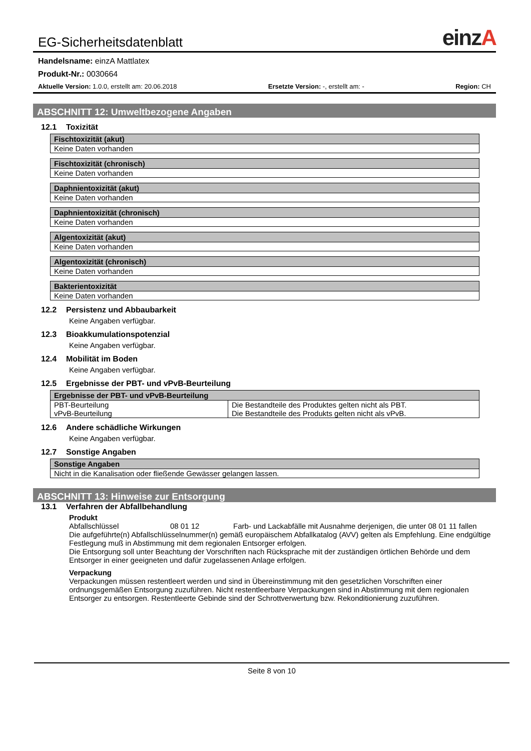EG-Sicherheitsdatenblatt
einzA
Handelsname: einzA Mattlatex
Produkt-Nr.: 0030664
Aktuelle Version: 1.0.0, erstellt am: 20.06.2018 Ersetzte Version: -, erstellt am: - Region: CH
ABSCHNITT 12: Umweltbezogene Angaben
12.1 Toxizität
| Fischtoxizität (akut) |
| --- |
| Keine Daten vorhanden |
| Fischtoxizität (chronisch) |
| --- |
| Keine Daten vorhanden |
| Daphnientoxizität (akut) |
| --- |
| Keine Daten vorhanden |
| Daphnientoxizität (chronisch) |
| --- |
| Keine Daten vorhanden |
| Algentoxizität (akut) |
| --- |
| Keine Daten vorhanden |
| Algentoxizität (chronisch) |
| --- |
| Keine Daten vorhanden |
| Bakterientoxizität |
| --- |
| Keine Daten vorhanden |
12.2 Persistenz und Abbaubarkeit
Keine Angaben verfügbar.
12.3 Bioakkumulationspotenzial
Keine Angaben verfügbar.
12.4 Mobilität im Boden
Keine Angaben verfügbar.
12.5 Ergebnisse der PBT- und vPvB-Beurteilung
| Ergebnisse der PBT- und vPvB-Beurteilung | |
| --- | --- |
| PBT-Beurteilung vPvB-Beurteilung | Die Bestandteile des Produktes gelten nicht als PBT. Die Bestandteile des Produkts gelten nicht als vPvB. |
12.6 Andere schädliche Wirkungen
Keine Angaben verfügbar.
12.7 Sonstige Angaben
| Sonstige Angaben |
| --- |
| Nicht in die Kanalisation oder fließende Gewässer gelangen lassen. |
ABSCHNITT 13: Hinweise zur Entsorgung
13.1 Verfahren der Abfallbehandlung
Produkt
Abfallschlüssel 08 01 12 Farb- und Lackabfälle mit Ausnahme derjenigen, die unter 08 01 11 fallen
Die aufgeführte(n) Abfallschlüsselnummer(n) gemäß europäischem Abfallkatalog (AVV) gelten als Empfehlung. Eine endgültige Festlegung muß in Abstimmung mit dem regionalen Entsorger erfolgen.
Die Entsorgung soll unter Beachtung der Vorschriften nach Rücksprache mit der zuständigen örtlichen Behörde und dem Entsorger in einer geeigneten und dafür zugelassenen Anlage erfolgen.
Verpackung
Verpackungen müssen restentleert werden und sind in Übereinstimmung mit den gesetzlichen Vorschriften einer ordnungsgemäßen Entsorgung zuzuführen. Nicht restentleerbare Verpackungen sind in Abstimmung mit dem regionalen Entsorger zu entsorgen. Restentleerte Gebinde sind der Schrottverwertung bzw. Rekonditionierung zuzuführen.
Seite 8 von 10